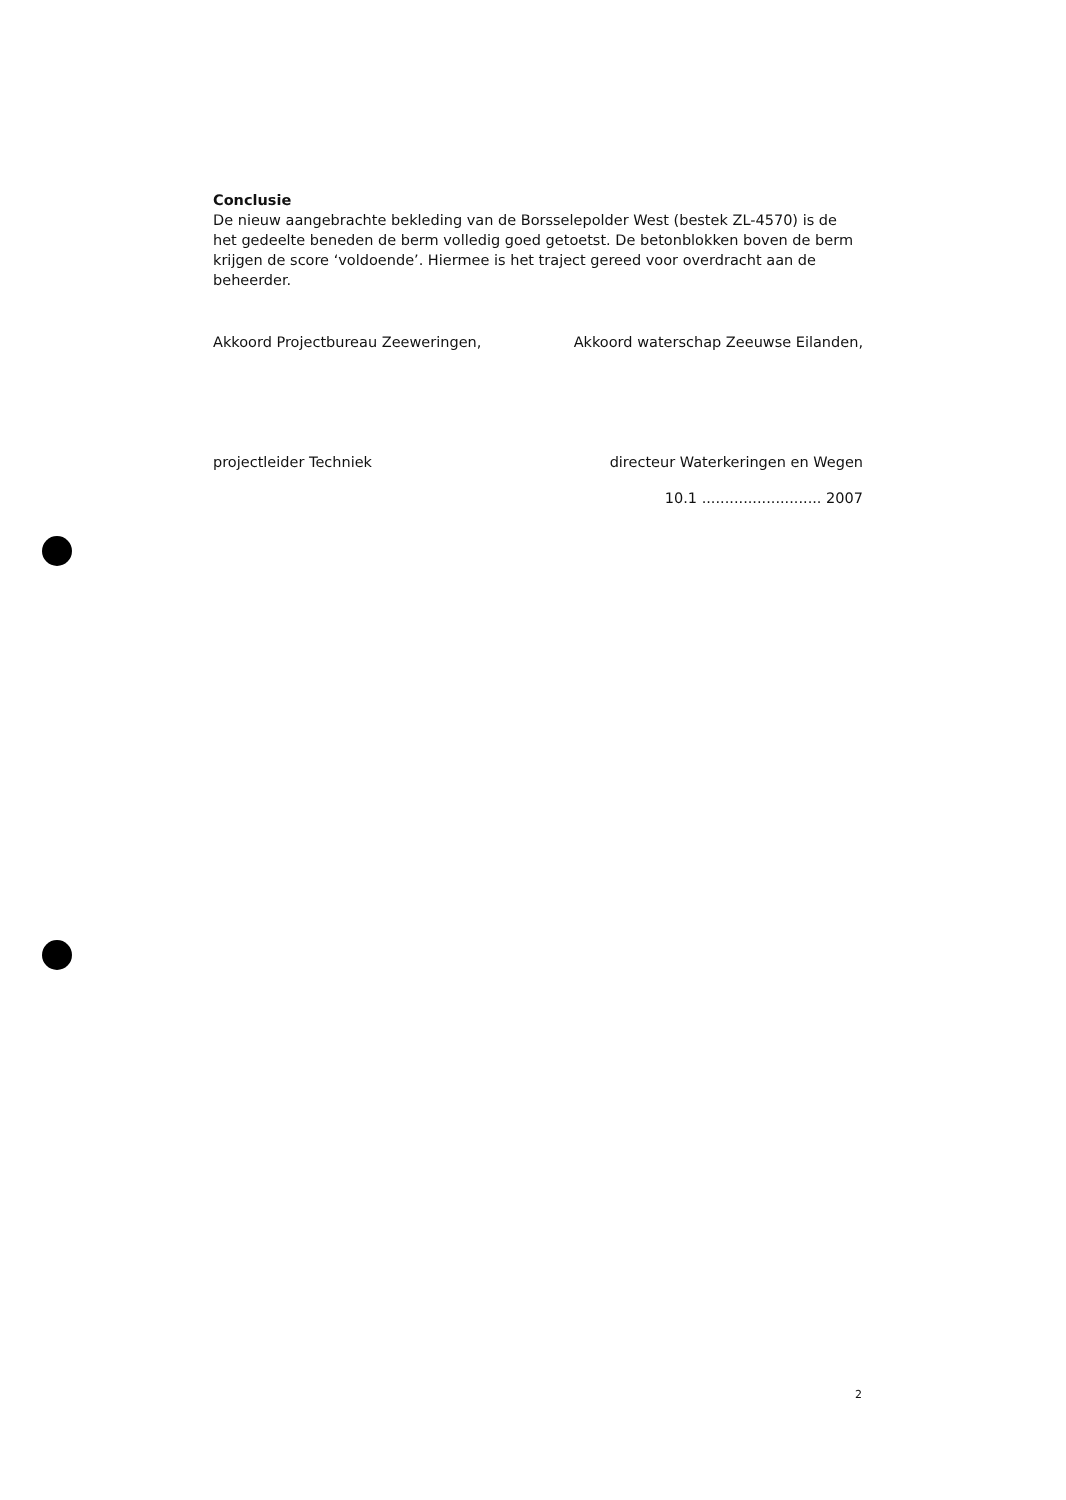Conclusie
De nieuw aangebrachte bekleding van de Borsselepolder West (bestek ZL-4570) is de het gedeelte beneden de berm volledig goed getoetst. De betonblokken boven de berm krijgen de score ‘voldoende’. Hiermee is het traject gereed voor overdracht aan de beheerder.
Akkoord Projectbureau Zeeweringen,
projectleider Techniek
Akkoord waterschap Zeeuwse Eilanden,
directeur Waterkeringen en Wegen
10.1 .......................... 2007
2